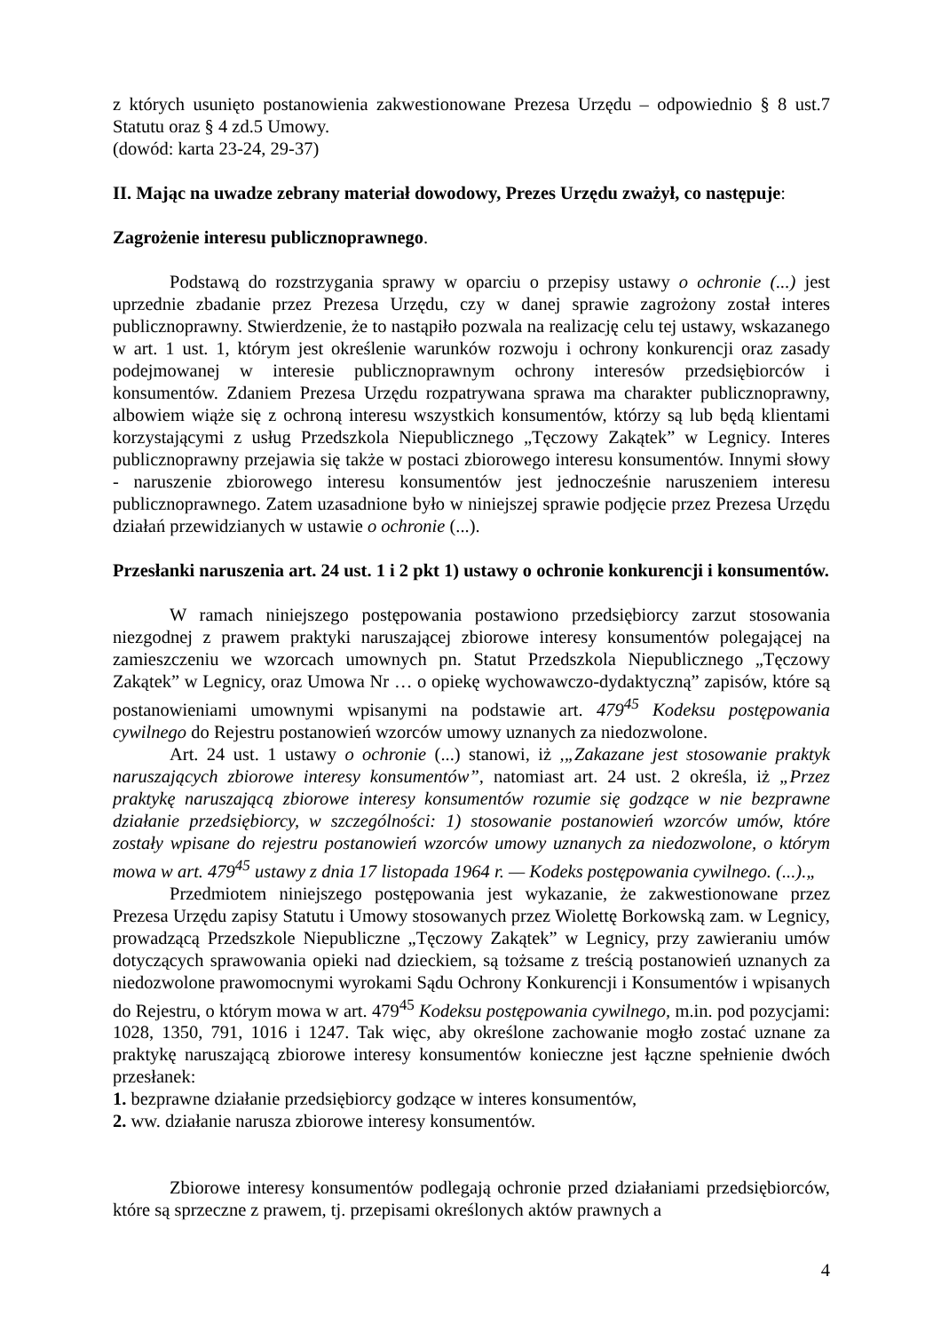z których usunięto postanowienia zakwestionowane Prezesa Urzędu – odpowiednio § 8 ust.7 Statutu oraz § 4 zd.5 Umowy.
(dowód: karta 23-24, 29-37)
II. Mając na uwadze zebrany materiał dowodowy, Prezes Urzędu zważył, co następuje:
Zagrożenie interesu publicznoprawnego.
Podstawą do rozstrzygania sprawy w oparciu o przepisy ustawy o ochronie (...) jest uprzednie zbadanie przez Prezesa Urzędu, czy w danej sprawie zagrożony został interes publicznoprawny. Stwierdzenie, że to nastąpiło pozwala na realizację celu tej ustawy, wskazanego w art. 1 ust. 1, którym jest określenie warunków rozwoju i ochrony konkurencji oraz zasady podejmowanej w interesie publicznoprawnym ochrony interesów przedsiębiorców i konsumentów. Zdaniem Prezesa Urzędu rozpatrywana sprawa ma charakter publicznoprawny, albowiem wiąże się z ochroną interesu wszystkich konsumentów, którzy są lub będą klientami korzystającymi z usług Przedszkola Niepublicznego „Tęczowy Zakątek” w Legnicy. Interes publicznoprawny przejawia się także w postaci zbiorowego interesu konsumentów. Innymi słowy - naruszenie zbiorowego interesu konsumentów jest jednocześnie naruszeniem interesu publicznoprawnego. Zatem uzasadnione było w niniejszej sprawie podjęcie przez Prezesa Urzędu działań przewidzianych w ustawie o ochronie (...).
Przesłanki naruszenia art. 24 ust. 1 i 2 pkt 1) ustawy o ochronie konkurencji i konsumentów.
W ramach niniejszego postępowania postawiono przedsiębiorcy zarzut stosowania niezgodnej z prawem praktyki naruszającej zbiorowe interesy konsumentów polegającej na zamieszczeniu we wzorcach umownych pn. Statut Przedszkola Niepublicznego „Tęczowy Zakątek” w Legnicy, oraz Umowa Nr … o opiekę wychowawczo-dydaktyczną” zapisów, które są postanowieniami umownymi wpisanymi na podstawie art. 479<sup>45</sup> Kodeksu postępowania cywilnego do Rejestru postanowień wzorców umowy uznanych za niedozwolone.
Art. 24 ust. 1 ustawy o ochronie (...) stanowi, iż ,„Zakazane jest stosowanie praktyk naruszających zbiorowe interesy konsumentów”, natomiast art. 24 ust. 2 określa, iż „Przez praktykę naruszającą zbiorowe interesy konsumentów rozumie się godzące w nie bezprawne działanie przedsiębiorcy, w szczególności: 1) stosowanie postanowień wzorców umów, które zostały wpisane do rejestru postanowień wzorców umowy uznanych za niedozwolone, o którym mowa w art. 479<sup>45</sup> ustawy z dnia 17 listopada 1964 r. — Kodeks postępowania cywilnego. (...).„
Przedmiotem niniejszego postępowania jest wykazanie, że zakwestionowane przez Prezesa Urzędu zapisy Statutu i Umowy stosowanych przez Wiolettę Borkowską zam. w Legnicy, prowadzącą Przedszkole Niepubliczne „Tęczowy Zakątek” w Legnicy, przy zawieraniu umów dotyczących sprawowania opieki nad dzieckiem, są tożsame z treścią postanowień uznanych za niedozwolone prawomocnymi wyrokami Sądu Ochrony Konkurencji i Konsumentów i wpisanych do Rejestru, o którym mowa w art. 479<sup>45</sup> Kodeksu postępowania cywilnego, m.in. pod pozycjami: 1028, 1350, 791, 1016 i 1247. Tak więc, aby określone zachowanie mogło zostać uznane za praktykę naruszającą zbiorowe interesy konsumentów konieczne jest łączne spełnienie dwóch przesłanek:
1. bezprawne działanie przedsiębiorcy godzące w interes konsumentów,
2. ww. działanie narusza zbiorowe interesy konsumentów.
Zbiorowe interesy konsumentów podlegają ochronie przed działaniami przedsiębiorców, które są sprzeczne z prawem, tj. przepisami określonych aktów prawnych a
4